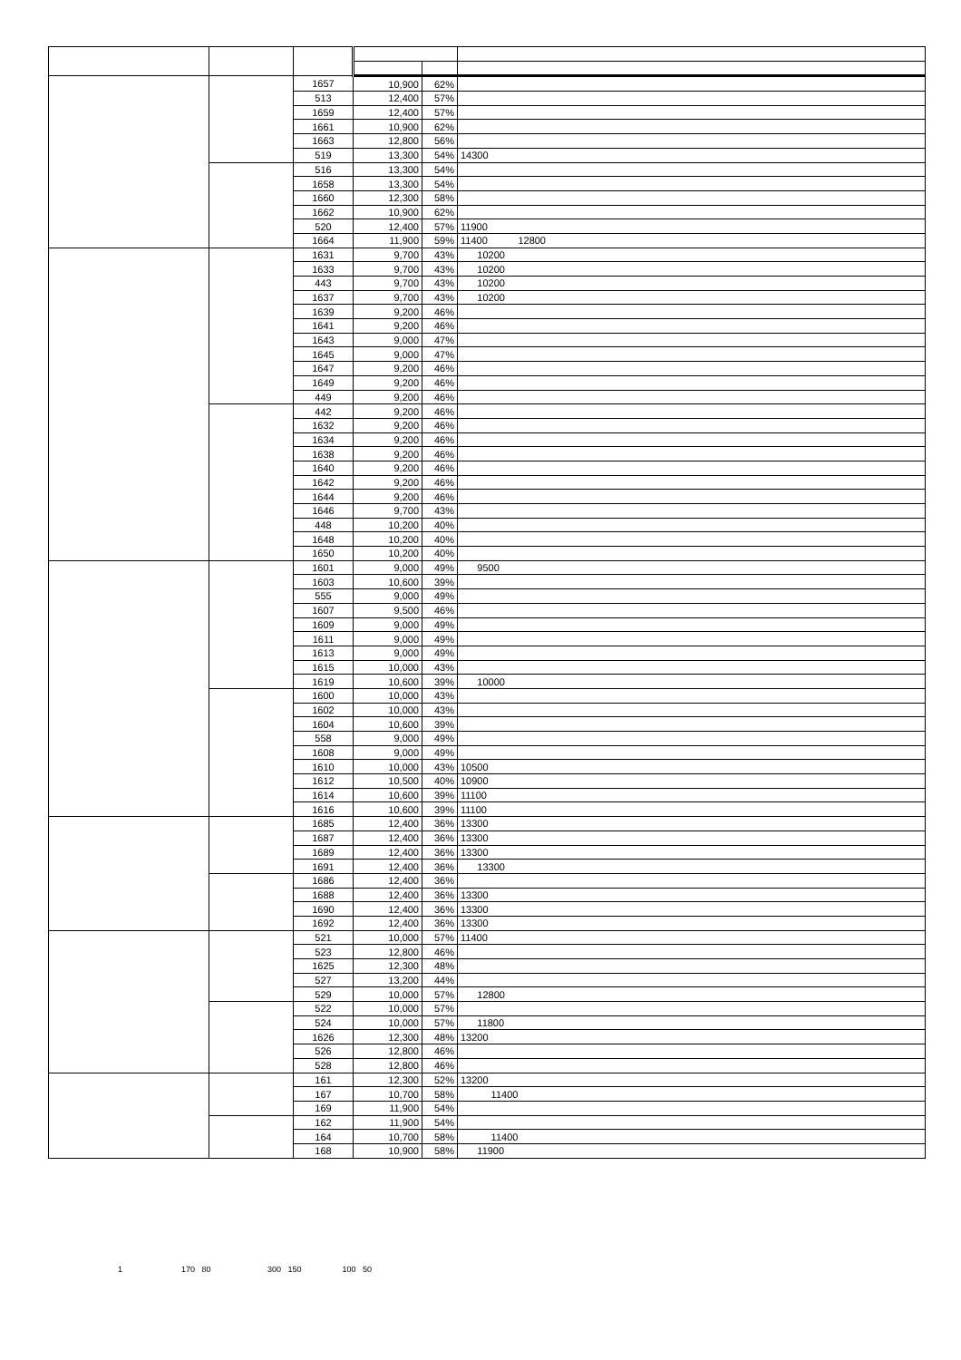| | | 1657 | 10,900 | 62% | |
| | | 513 | 12,400 | 57% | |
| | | 1659 | 12,400 | 57% | |
| | | 1661 | 10,900 | 62% | |
| | | 1663 | 12,800 | 56% | |
| | | 519 | 13,300 | 54% | 14300 |
| | | 516 | 13,300 | 54% | |
| | | 1658 | 13,300 | 54% | |
| | | 1660 | 12,300 | 58% | |
| | | 1662 | 10,900 | 62% | |
| | | 520 | 12,400 | 57% | 11900 |
| | | 1664 | 11,900 | 59% | 11400 12800 |
| | | 1631 | 9,700 | 43% | 10200 |
| | | 1633 | 9,700 | 43% | 10200 |
| | | 443 | 9,700 | 43% | 10200 |
| | | 1637 | 9,700 | 43% | 10200 |
| | | 1639 | 9,200 | 46% | |
| | | 1641 | 9,200 | 46% | |
| | | 1643 | 9,000 | 47% | |
| | | 1645 | 9,000 | 47% | |
| | | 1647 | 9,200 | 46% | |
| | | 1649 | 9,200 | 46% | |
| | | 449 | 9,200 | 46% | |
| | | 442 | 9,200 | 46% | |
| | | 1632 | 9,200 | 46% | |
| | | 1634 | 9,200 | 46% | |
| | | 1638 | 9,200 | 46% | |
| | | 1640 | 9,200 | 46% | |
| | | 1642 | 9,200 | 46% | |
| | | 1644 | 9,200 | 46% | |
| | | 1646 | 9,700 | 43% | |
| | | 448 | 10,200 | 40% | |
| | | 1648 | 10,200 | 40% | |
| | | 1650 | 10,200 | 40% | |
| | | 1601 | 9,000 | 49% | 9500 |
| | | 1603 | 10,600 | 39% | |
| | | 555 | 9,000 | 49% | |
| | | 1607 | 9,500 | 46% | |
| | | 1609 | 9,000 | 49% | |
| | | 1611 | 9,000 | 49% | |
| | | 1613 | 9,000 | 49% | |
| | | 1615 | 10,000 | 43% | |
| | | 1619 | 10,600 | 39% | 10000 |
| | | 1600 | 10,000 | 43% | |
| | | 1602 | 10,000 | 43% | |
| | | 1604 | 10,600 | 39% | |
| | | 558 | 9,000 | 49% | |
| | | 1608 | 9,000 | 49% | |
| | | 1610 | 10,000 | 43% | 10500 |
| | | 1612 | 10,500 | 40% | 10900 |
| | | 1614 | 10,600 | 39% | 11100 |
| | | 1616 | 10,600 | 39% | 11100 |
| | | 1685 | 12,400 | 36% | 13300 |
| | | 1687 | 12,400 | 36% | 13300 |
| | | 1689 | 12,400 | 36% | 13300 |
| | | 1691 | 12,400 | 36% | 13300 |
| | | 1686 | 12,400 | 36% | |
| | | 1688 | 12,400 | 36% | 13300 |
| | | 1690 | 12,400 | 36% | 13300 |
| | | 1692 | 12,400 | 36% | 13300 |
| | | 521 | 10,000 | 57% | 11400 |
| | | 523 | 12,800 | 46% | |
| | | 1625 | 12,300 | 48% | |
| | | 527 | 13,200 | 44% | |
| | | 529 | 10,000 | 57% | 12800 |
| | | 522 | 10,000 | 57% | |
| | | 524 | 10,000 | 57% | 11800 |
| | | 1626 | 12,300 | 48% | 13200 |
| | | 526 | 12,800 | 46% | |
| | | 528 | 12,800 | 46% | |
| | | 161 | 12,300 | 52% | 13200 |
| | | 167 | 10,700 | 58% | 11400 |
| | | 169 | 11,900 | 54% | |
| | | 162 | 11,900 | 54% | |
| | | 164 | 10,700 | 58% | 11400 |
| | | 168 | 10,900 | 58% | 11900 |
1 170 80 300 150 100 50